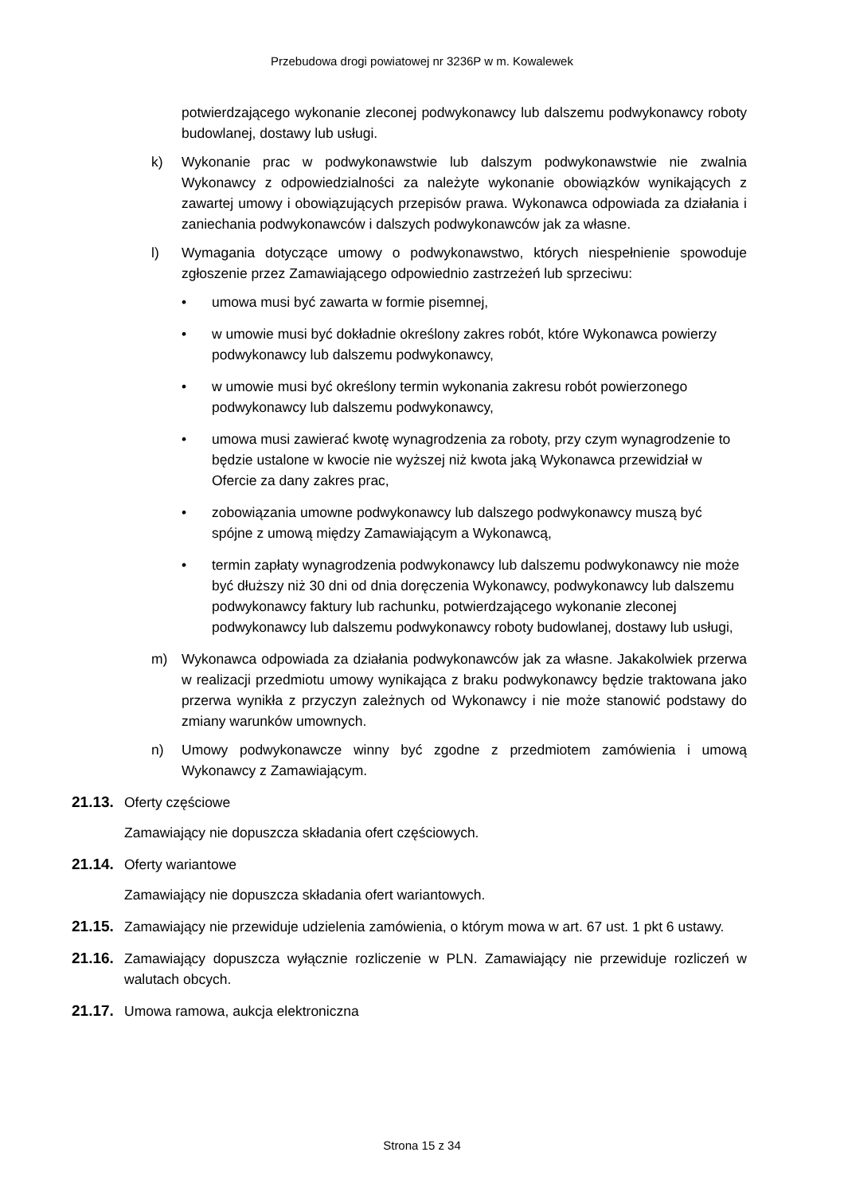Przebudowa drogi powiatowej nr 3236P w m. Kowalewek
potwierdzającego wykonanie zleconej podwykonawcy lub dalszemu podwykonawcy roboty budowlanej, dostawy lub usługi.
k) Wykonanie prac w podwykonawstwie lub dalszym podwykonawstwie nie zwalnia Wykonawcy z odpowiedzialności za należyte wykonanie obowiązków wynikających z zawartej umowy i obowiązujących przepisów prawa. Wykonawca odpowiada za działania i zaniechania podwykonawców i dalszych podwykonawców jak za własne.
l) Wymagania dotyczące umowy o podwykonawstwo, których niespełnienie spowoduje zgłoszenie przez Zamawiającego odpowiednio zastrzeżeń lub sprzeciwu:
• umowa musi być zawarta w formie pisemnej,
• w umowie musi być dokładnie określony zakres robót, które Wykonawca powierzy podwykonawcy lub dalszemu podwykonawcy,
• w umowie musi być określony termin wykonania zakresu robót powierzonego podwykonawcy lub dalszemu podwykonawcy,
• umowa musi zawierać kwotę wynagrodzenia za roboty, przy czym wynagrodzenie to będzie ustalone w kwocie nie wyższej niż kwota jaką Wykonawca przewidział w Ofercie za dany zakres prac,
• zobowiązania umowne podwykonawcy lub dalszego podwykonawcy muszą być spójne z umową między Zamawiającym a Wykonawcą,
• termin zapłaty wynagrodzenia podwykonawcy lub dalszemu podwykonawcy nie może być dłuższy niż 30 dni od dnia doręczenia Wykonawcy, podwykonawcy lub dalszemu podwykonawcy faktury lub rachunku, potwierdzającego wykonanie zleconej podwykonawcy lub dalszemu podwykonawcy roboty budowlanej, dostawy lub usługi,
m) Wykonawca odpowiada za działania podwykonawców jak za własne. Jakakolwiek przerwa w realizacji przedmiotu umowy wynikająca z braku podwykonawcy będzie traktowana jako przerwa wynikła z przyczyn zależnych od Wykonawcy i nie może stanowić podstawy do zmiany warunków umownych.
n) Umowy podwykonawcze winny być zgodne z przedmiotem zamówienia i umową Wykonawcy z Zamawiającym.
21.13.
Oferty częściowe
Zamawiający nie dopuszcza składania ofert częściowych.
21.14.
Oferty wariantowe
Zamawiający nie dopuszcza składania ofert wariantowych.
21.15.
Zamawiający nie przewiduje udzielenia zamówienia, o którym mowa w art. 67 ust. 1 pkt 6 ustawy.
21.16.
Zamawiający dopuszcza wyłącznie rozliczenie w PLN. Zamawiający nie przewiduje rozliczeń w walutach obcych.
21.17.
Umowa ramowa, aukcja elektroniczna
Strona 15 z 34